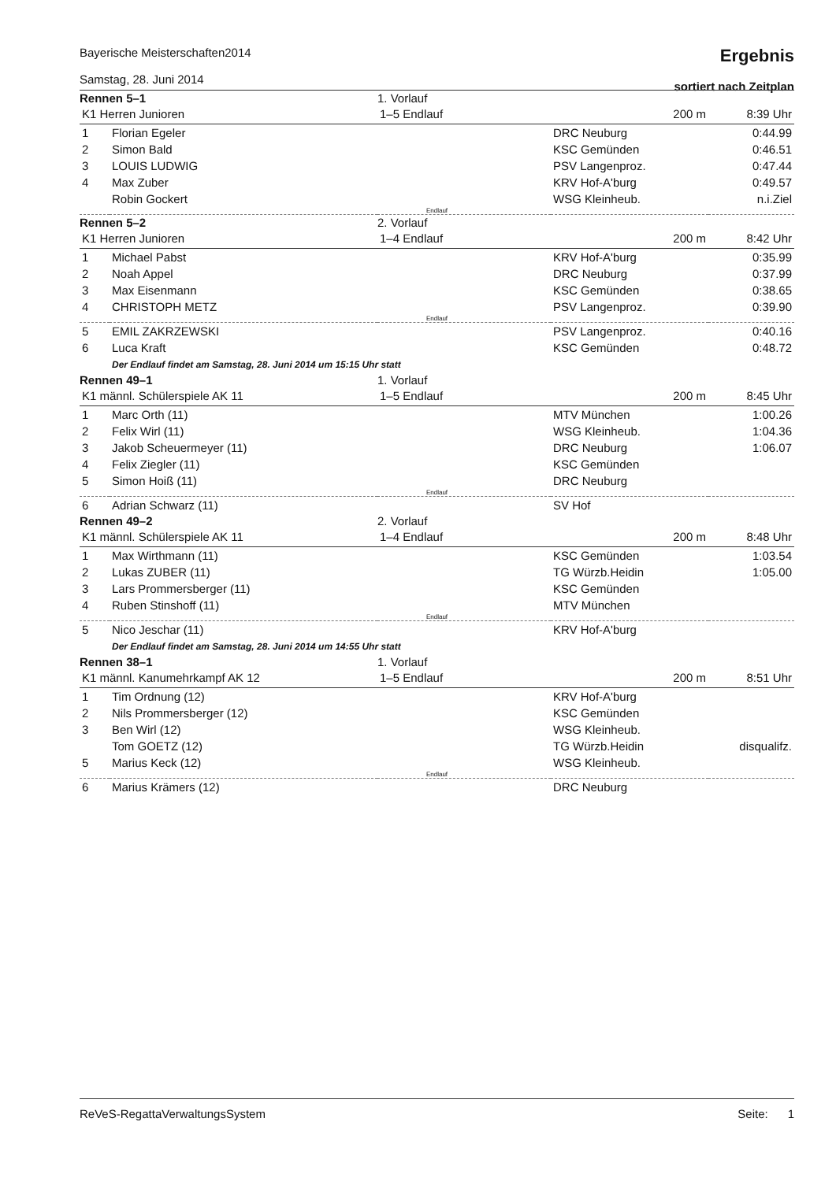Bayerische Meisterschaften2014
Samstag, 28. Juni 2014
Ergebnis
sortiert nach Zeitplan
| Rennen 5–1 | | 1. Vorlauf | | |
| K1 Herren Junioren | | 1–5 Endlauf | 200 m | 8:39 Uhr |
| 1 | Florian Egeler | | DRC Neuburg | 0:44.99 |
| 2 | Simon Bald | | KSC Gemünden | 0:46.51 |
| 3 | LOUIS LUDWIG | | PSV Langenproz. | 0:47.44 |
| 4 | Max Zuber | | KRV Hof-A'burg | 0:49.57 |
| | Robin Gockert | | WSG Kleinheub. | n.i.Ziel |
| Endlauf | | | | |
| Rennen 5–2 | | 2. Vorlauf | | |
| K1 Herren Junioren | | 1–4 Endlauf | 200 m | 8:42 Uhr |
| 1 | Michael Pabst | | KRV Hof-A'burg | 0:35.99 |
| 2 | Noah Appel | | DRC Neuburg | 0:37.99 |
| 3 | Max Eisenmann | | KSC Gemünden | 0:38.65 |
| 4 | CHRISTOPH METZ | | PSV Langenproz. | 0:39.90 |
| Endlauf | | | | |
| 5 | EMIL ZAKRZEWSKI | | PSV Langenproz. | 0:40.16 |
| 6 | Luca Kraft | | KSC Gemünden | 0:48.72 |
| | Der Endlauf findet am Samstag, 28. Juni 2014 um 15:15 Uhr statt | | | |
| Rennen 49–1 | | 1. Vorlauf | | |
| K1 männl. Schülerspiele AK 11 | | 1–5 Endlauf | 200 m | 8:45 Uhr |
| 1 | Marc Orth (11) | | MTV München | 1:00.26 |
| 2 | Felix Wirl (11) | | WSG Kleinheub. | 1:04.36 |
| 3 | Jakob Scheuermeyer (11) | | DRC Neuburg | 1:06.07 |
| 4 | Felix Ziegler (11) | | KSC Gemünden | |
| 5 | Simon Hoiß (11) | | DRC Neuburg | |
| Endlauf | | | | |
| 6 | Adrian Schwarz (11) | | SV Hof | |
| Rennen 49–2 | | 2. Vorlauf | | |
| K1 männl. Schülerspiele AK 11 | | 1–4 Endlauf | 200 m | 8:48 Uhr |
| 1 | Max Wirthmann (11) | | KSC Gemünden | 1:03.54 |
| 2 | Lukas ZUBER (11) | | TG Würzb.Heidin | 1:05.00 |
| 3 | Lars Prommersberger (11) | | KSC Gemünden | |
| 4 | Ruben Stinshoff (11) | | MTV München | |
| Endlauf | | | | |
| 5 | Nico Jeschar (11) | | KRV Hof-A'burg | |
| | Der Endlauf findet am Samstag, 28. Juni 2014 um 14:55 Uhr statt | | | |
| Rennen 38–1 | | 1. Vorlauf | | |
| K1 männl. Kanumehrkampf AK 12 | | 1–5 Endlauf | 200 m | 8:51 Uhr |
| 1 | Tim Ordnung (12) | | KRV Hof-A'burg | |
| 2 | Nils Prommersberger (12) | | KSC Gemünden | |
| 3 | Ben Wirl (12) | | WSG Kleinheub. | |
| | Tom GOETZ (12) | | TG Würzb.Heidin | disqualifz. |
| 5 | Marius Keck (12) | | WSG Kleinheub. | |
| Endlauf | | | | |
| 6 | Marius Krämers (12) | | DRC Neuburg | |
ReVeS-RegattaVerwaltungsSystem Seite: 1